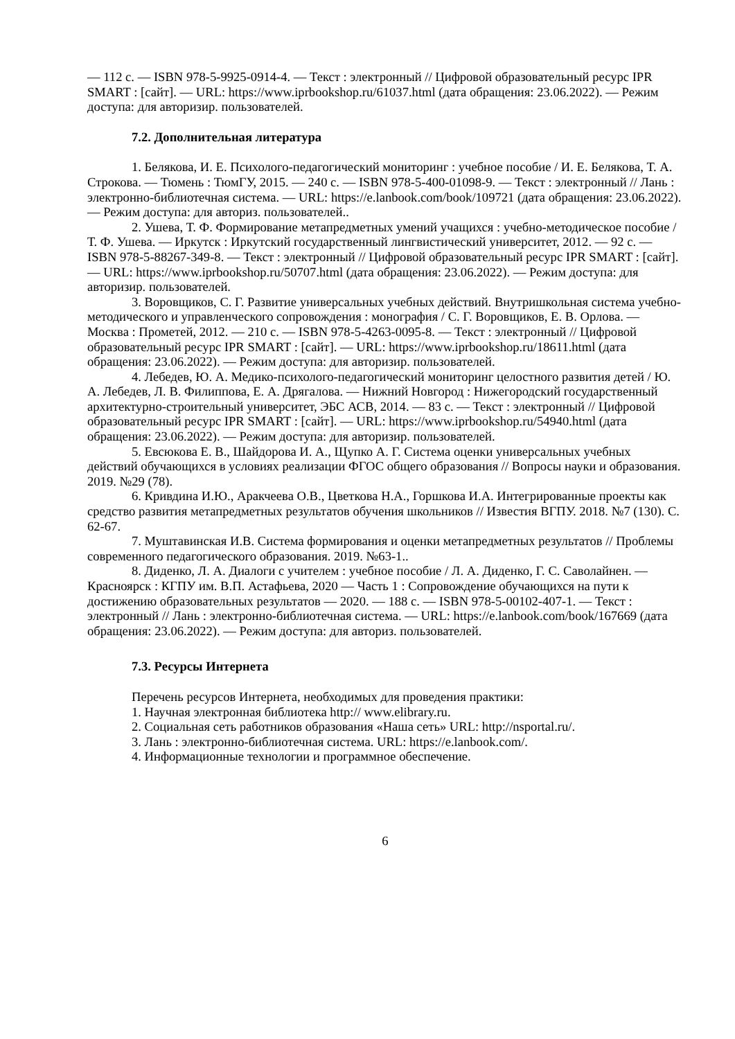— 112 с. — ISBN 978-5-9925-0914-4. — Текст : электронный // Цифровой образовательный ресурс IPR SMART : [сайт]. — URL: https://www.iprbookshop.ru/61037.html (дата обращения: 23.06.2022). — Режим доступа: для авторизир. пользователей.
7.2. Дополнительная литература
1. Белякова, И. Е. Психолого-педагогический мониторинг : учебное пособие / И. Е. Белякова, Т. А. Строкова. — Тюмень : ТюмГУ, 2015. — 240 с. — ISBN 978-5-400-01098-9. — Текст : электронный // Лань : электронно-библиотечная система. — URL: https://e.lanbook.com/book/109721 (дата обращения: 23.06.2022). — Режим доступа: для авториз. пользователей..
2. Ушева, Т. Ф. Формирование метапредметных умений учащихся : учебно-методическое пособие / Т. Ф. Ушева. — Иркутск : Иркутский государственный лингвистический университет, 2012. — 92 c. — ISBN 978-5-88267-349-8. — Текст : электронный // Цифровой образовательный ресурс IPR SMART : [сайт]. — URL: https://www.iprbookshop.ru/50707.html (дата обращения: 23.06.2022). — Режим доступа: для авторизир. пользователей.
3. Воровщиков, С. Г. Развитие универсальных учебных действий. Внутришкольная система учебно-методического и управленческого сопровождения : монография / С. Г. Воровщиков, Е. В. Орлова. — Москва : Прометей, 2012. — 210 c. — ISBN 978-5-4263-0095-8. — Текст : электронный // Цифровой образовательный ресурс IPR SMART : [сайт]. — URL: https://www.iprbookshop.ru/18611.html (дата обращения: 23.06.2022). — Режим доступа: для авторизир. пользователей.
4. Лебедев, Ю. А. Медико-психолого-педагогический мониторинг целостного развития детей / Ю. А. Лебедев, Л. В. Филиппова, Е. А. Дрягалова. — Нижний Новгород : Нижегородский государственный архитектурно-строительный университет, ЭБС АСВ, 2014. — 83 c. — Текст : электронный // Цифровой образовательный ресурс IPR SMART : [сайт]. — URL: https://www.iprbookshop.ru/54940.html (дата обращения: 23.06.2022). — Режим доступа: для авторизир. пользователей.
5. Евсюкова Е. В., Шайдорова И. А., Щупко А. Г. Система оценки универсальных учебных действий обучающихся в условиях реализации ФГОС общего образования // Вопросы науки и образования. 2019. №29 (78).
6. Кривдина И.Ю., Аракчеева О.В., Цветкова Н.А., Горшкова И.А. Интегрированные проекты как средство развития метапредметных результатов обучения школьников // Известия ВГПУ. 2018. №7 (130). С. 62-67.
7. Муштавинская И.В. Система формирования и оценки метапредметных результатов // Проблемы современного педагогического образования. 2019. №63-1..
8. Диденко, Л. А. Диалоги с учителем : учебное пособие / Л. А. Диденко, Г. С. Саволайнен. — Красноярск : КГПУ им. В.П. Астафьева, 2020 — Часть 1 : Сопровождение обучающихся на пути к достижению образовательных результатов — 2020. — 188 с. — ISBN 978-5-00102-407-1. — Текст : электронный // Лань : электронно-библиотечная система. — URL: https://e.lanbook.com/book/167669 (дата обращения: 23.06.2022). — Режим доступа: для авториз. пользователей.
7.3. Ресурсы Интернета
Перечень ресурсов Интернета, необходимых для проведения практики:
1. Научная электронная библиотека http:// www.elibrary.ru.
2. Социальная сеть работников образования «Наша сеть» URL: http://nsportal.ru/.
3. Лань : электронно-библиотечная система. URL: https://e.lanbook.com/.
4. Информационные технологии и программное обеспечение.
6